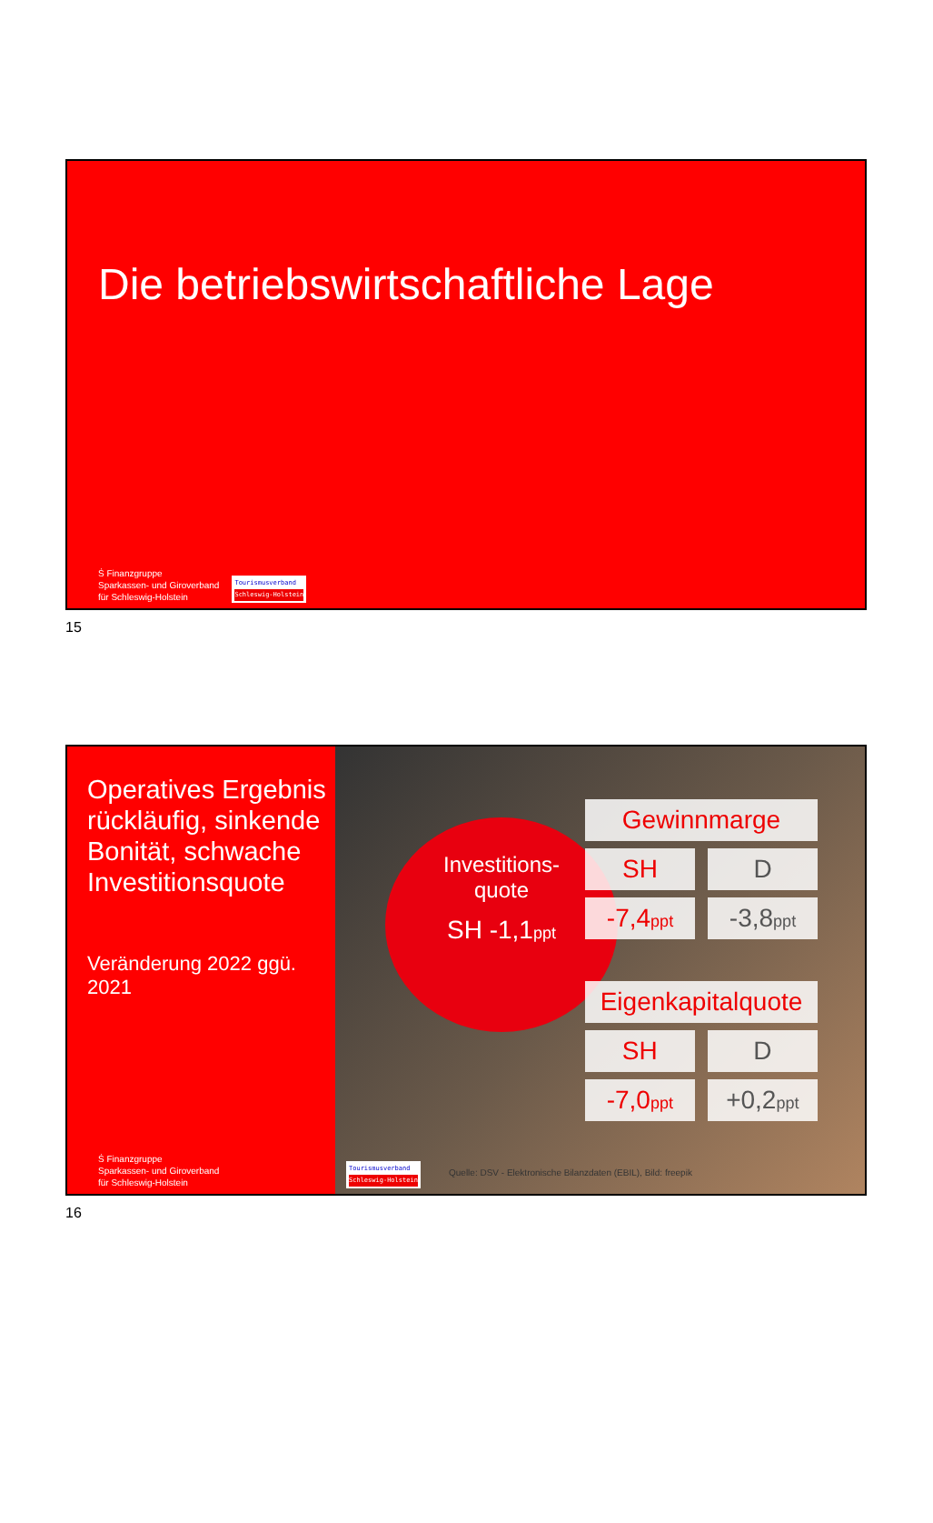Die betriebswirtschaftliche Lage
Ṡ Finanzgruppe
Sparkassen- und Giroverband
für Schleswig-Holstein
Tourismusverband
Schleswig-Holstein
15
Operatives Ergebnis rückläufig, sinkende Bonität, schwache Investitionsquote
Veränderung 2022 ggü. 2021
Ṡ Finanzgruppe
Sparkassen- und Giroverband
für Schleswig-Holstein
Investitions-
quote
SH -1,1ppt
| Gewinnmarge | |
| --- | --- |
| SH | D |
| -7,4 ppt | -3,8 ppt |
| Eigenkapitalquote | |
| --- | --- |
| SH | D |
| -7,0 ppt | +0,2 ppt |
Tourismusverband
Schleswig-Holstein
Quelle: DSV - Elektronische Bilanzdaten (EBIL), Bild: freepik
16